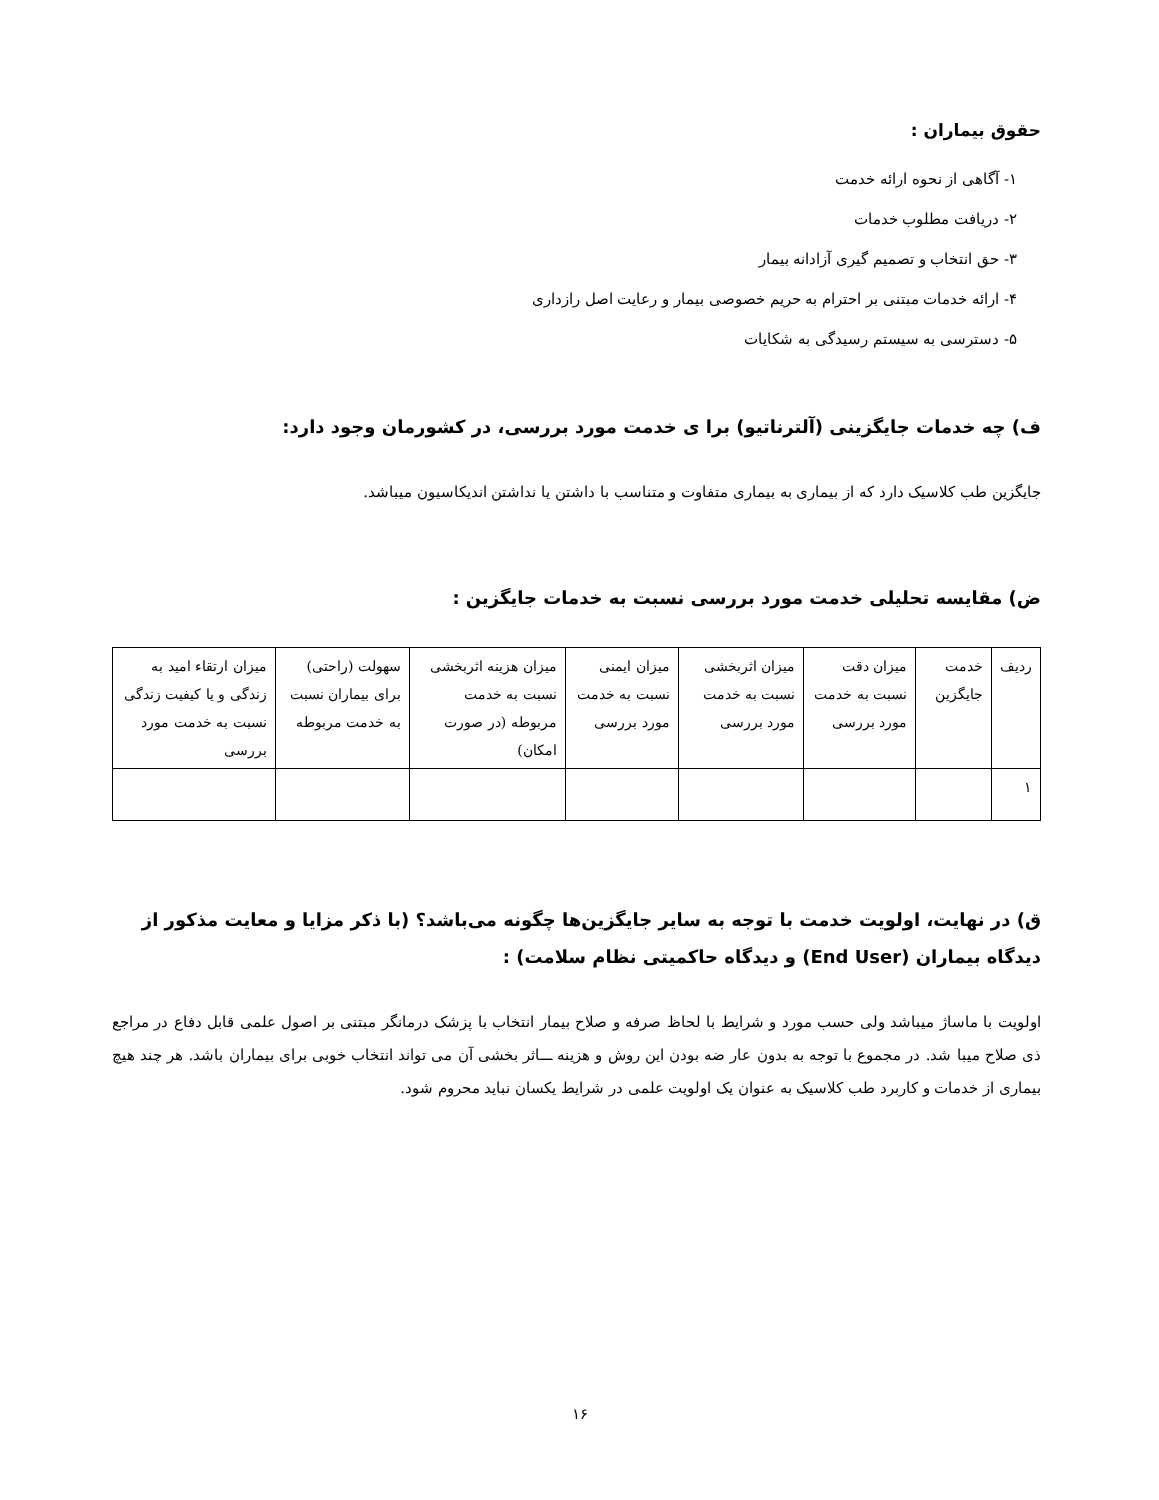حقوق بیماران :
۱- آگاهی از نحوه ارائه خدمت
۲- دریافت مطلوب خدمات
۳- حق انتخاب و تصمیم گیری آزادانه بیمار
۴- ارائه خدمات مبتنی بر احترام به حریم خصوصی بیمار و رعایت اصل رازداری
۵- دسترسی به سیستم رسیدگی به شکایات
ف) چه خدمات جایگزینی (آلترناتیو) برا ی خدمت مورد بررسی، در کشورمان وجود دارد:
جایگزین طب کلاسیک دارد که از بیماری به بیماری متفاوت و متناسب با داشتن یا نداشتن اندیکاسیون میباشد.
ض) مقایسه تحلیلی خدمت مورد بررسی نسبت به خدمات جایگزین :
| ردیف | خدمت جایگزین | میزان دقت نسبت به خدمت مورد بررسی | میزان اثربخشی نسبت به خدمت مورد بررسی | میزان ایمنی نسبت به خدمت مورد بررسی | میزان هزینه اثربخشی نسبت به خدمت مربوطه (در صورت امکان) | سهولت (راحتی) برای بیماران نسبت به خدمت مربوطه | میزان ارتقاء امید به زندگی و یا کیفیت زندگی نسبت به خدمت مورد بررسی |
| ۱ | | | | | | | |
ق) در نهایت، اولویت خدمت با توجه به سایر جایگزین‌ها چگونه می‌باشد؟ (با ذکر مزایا و معایت مذکور از دیدگاه بیماران (End User) و دیدگاه حاکمیتی نظام سلامت) :
اولویت با ماساژ میباشد ولی حسب مورد و شرایط با لحاظ صرفه و صلاح بیمار انتخاب با پزشک درمانگر مبتنی بر اصول علمی قابل دفاع در مراجع ذی صلاح میبا شد. در مجموع با توجه به بدون عار ضه بودن این روش و هزینه ـــاثر بخشی آن می تواند انتخاب خوبی برای بیماران باشد. هر چند هیچ بیماری از خدمات و کاربرد طب کلاسیک به عنوان یک اولویت علمی در شرایط یکسان نباید محروم شود.
۱۶